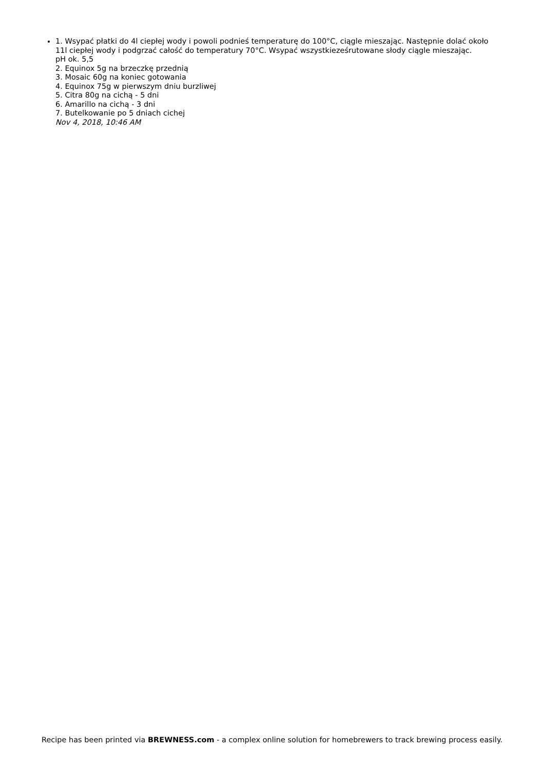1. Wsypać płatki do 4l ciepłej wody i powoli podnieś temperaturę do 100°C, ciągle mieszając. Następnie dolać około 11l ciepłej wody i podgrzać całość do temperatury 70°C. Wsypać wszystkieześrutowane słody ciągle mieszając.
pH ok. 5,5
2. Equinox 5g na brzeczkę przednią
3. Mosaic 60g na koniec gotowania
4. Equinox 75g w pierwszym dniu burzliwej
5. Citra 80g na cichą - 5 dni
6. Amarillo na cichą - 3 dni
7. Butelkowanie po 5 dniach cichej
Nov 4, 2018, 10:46 AM
Recipe has been printed via BREWNESS.com - a complex online solution for homebrewers to track brewing process easily.